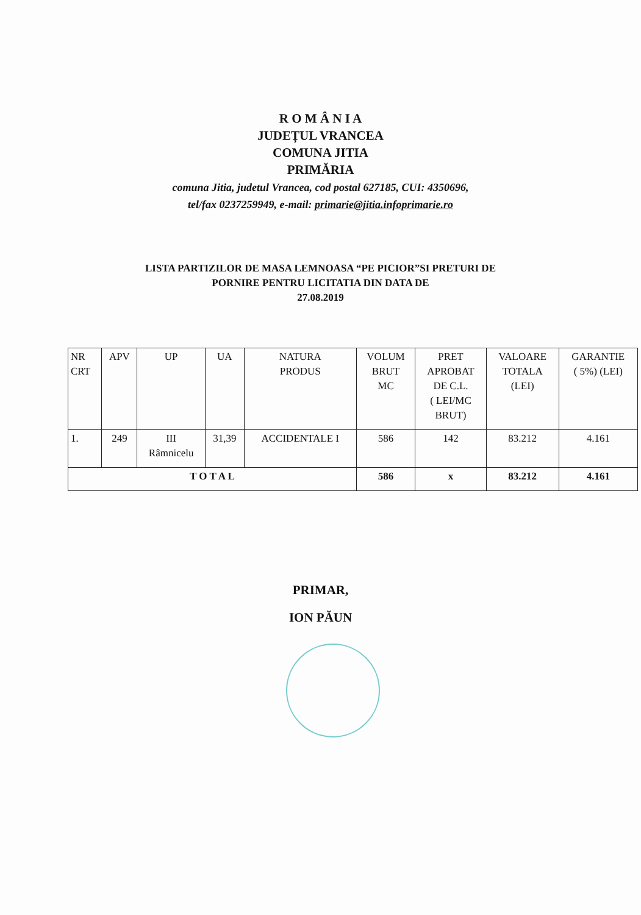R O M Â N I A
JUDEȚUL VRANCEA
COMUNA JITIA
PRIMĂRIA
comuna Jitia, judetul Vrancea, cod postal 627185, CUI: 4350696,
tel/fax 0237259949, e-mail: primarie@jitia.infoprimarie.ro
LISTA PARTIZILOR DE MASA LEMNOASA “PE PICIOR”SI PRETURI DE
PORNIRE PENTRU LICITATIA DIN DATA DE
27.08.2019
| NR CRT | APV | UP | UA | NATURA PRODUS | VOLUM BRUT MC | PRET APROBAT DE C.L. ( LEI/MC BRUT) | VALOARE TOTALA (LEI) | GARANTIE ( 5%) (LEI) |
| 1. | 249 | III Râmnicelu | 31,39 | ACCIDENTALE I | 586 | 142 | 83.212 | 4.161 |
| T O T A L | | | | | 586 | x | 83.212 | 4.161 |
PRIMAR,
ION PĂUN